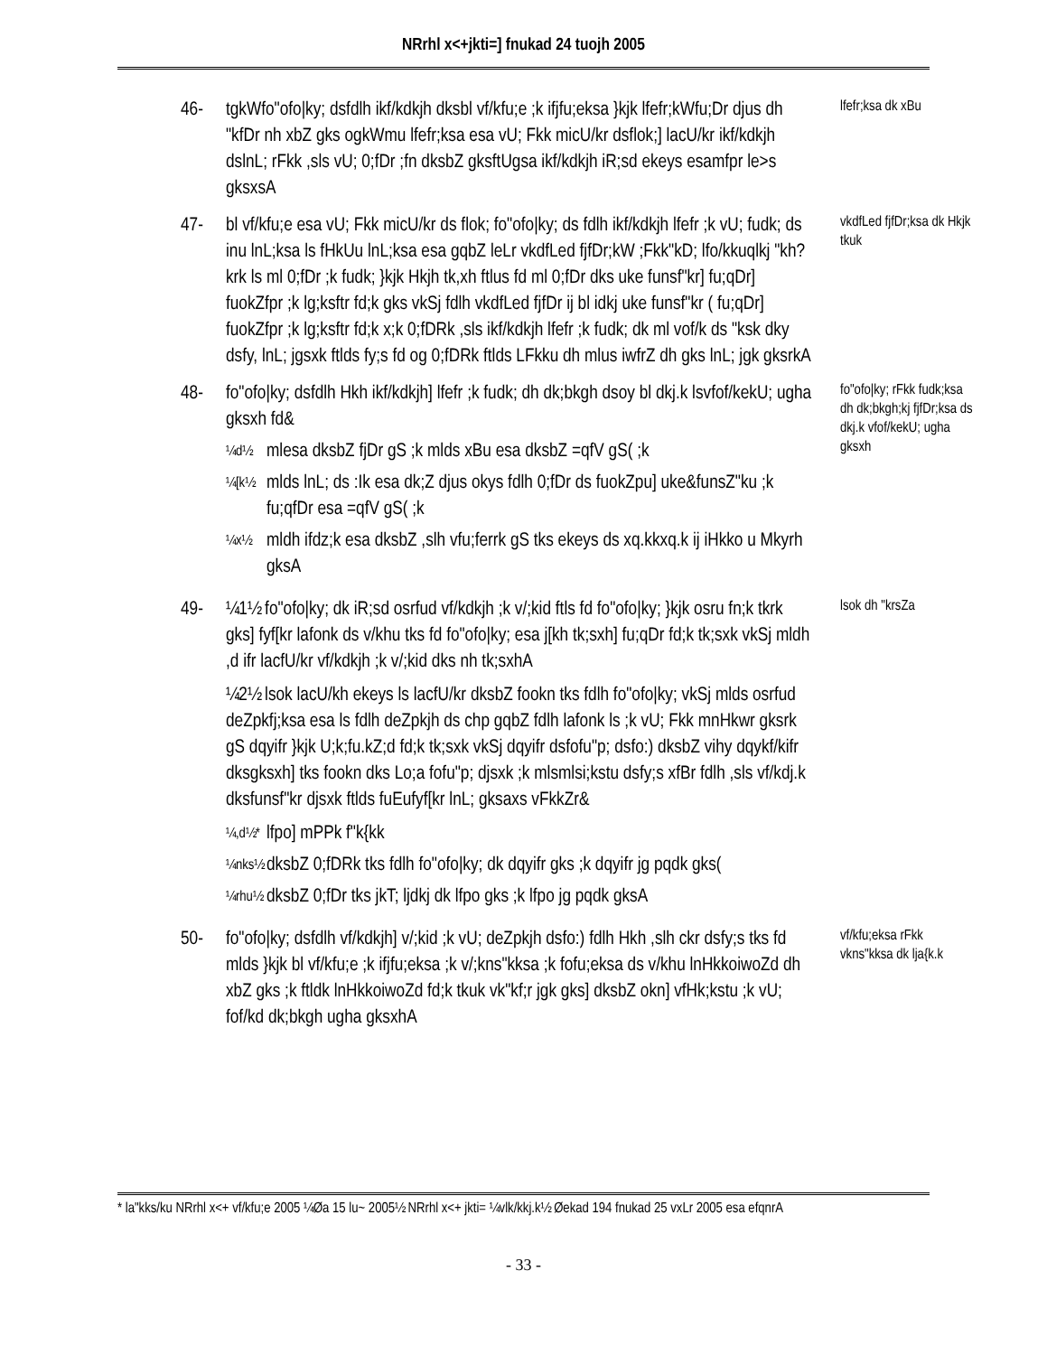NRrhl x<+jkti=] fnukad 24 tuojh 2005
46- tgkWfo"ofo|ky; dsfdlh ikf/kdkjh dksbl vf/kfu;e ;k ifjfu;eksa }kjk lfefr;kWfu;Dr djus dh "kfDr nh xbZ gks ogkWmu lfefr;ksa esa vU; Fkk micU/kr dsflok;] lacU/kr ikf/kdkjh dslnL; rFkk ,sls vU; 0;fDr ;fn dksbZ gksftUgsa ikf/kdkjh iR;sd ekeys esamfpr le>s gksxsA
lfefr;ksa dk xBu
47- bl vf/kfu;e esa vU; Fkk micU/kr ds flok; fo"ofo|ky; ds fdlh ikf/kdkjh lfefr ;k vU; fudk; ds inu lnL;ksa ls fHkUu lnL;ksa esa gqbZ leLr vkdfLed fjfDr;kW ;Fkk"kD; lfo/kkuqlkj "kh?krk ls ml 0;fDr ;k fudk; }kjk Hkjh tk,xh ftlus fd ml 0;fDr dks uke funsf"kr] fu;qDr] fuokZfpr ;k lg;ksftr fd;k gks vkSj fdlh vkdfLed fjfDr ij bl idkj uke funsf"kr ( fu;qDr] fuokZfpr ;k lg;ksftr fd;k x;k 0;fDRk ,sls ikf/kdkjh lfefr ;k fudk; dk ml vof/k ds "ksk dky dsfy, lnL; jgsxk ftlds fy;s fd og 0;fDRk ftlds LFkku dh mlus iwfrZ dh gks lnL; jgk gksrkA
vkdfLed fjfDr;ksa dk Hkjk tkuk
48- fo"ofo|ky; dsfdlh Hkh ikf/kdkjh] lfefr ;k fudk; dh dk;bkgh dsoy bl dkj.k lsvfof/kekU; ugha gksxh fd&
¼d½
mlesa dksbZ fjDr gS ;k mlds xBu esa dksbZ =qfV gS( ;k
¼[k½
mlds lnL; ds :Ik esa dk;Z djus okys fdlh 0;fDr ds fuokZpu] uke&funsZ"ku ;k fu;qfDr esa =qfV gS( ;k
¼x½
mldh ifdz;k esa dksbZ ,slh vfu;ferrk gS tks ekeys ds xq.kkxq.k ij iHkko u Mkyrh gksA
fo"ofo|ky; rFkk fudk;ksa dh dk;bkgh;kj fjfDr;ksa ds dkj.k vfof/kekU; ugha gksxh
49- ¼1½ fo"ofo|ky; dk iR;sd osrfud vf/kdkjh ;k v/;kid ftls fd fo"ofo|ky; }kjk osru fn;k tkrk gks] fyf[kr lafonk ds v/khu tks fd fo"ofo|ky; esa j[kh tk;sxh] fu;qDr fd;k tk;sxk vkSj mldh ,d ifr lacfU/kr vf/kdkjh ;k v/;kid dks nh tk;sxhA
¼2½ lsok lacU/kh ekeys ls lacfU/kr dksbZ fookn tks fdlh fo"ofo|ky; vkSj mlds osrfud deZpkfj;ksa esa ls fdlh deZpkjh ds chp gqbZ fdlh lafonk ls ;k vU; Fkk mnHkwr gksrk gS dqyifr }kjk U;k;fu.kZ;d fd;k tk;sxk vkSj dqyifr dsfofu"p; dsfo:) dksbZ vihy dqykf/kifr dksgksxh] tks fookn dks Lo;a fofu"p; djsxk ;k mlsmlsi;kstu dsfy;s xfBr fdlh ,sls vf/kdj.k dksfunsf"kr djsxk ftlds fuEufyf[kr lnL; gksaxs vFkkZr&
¼,d½*
lfpo] mPPk f"k{kk
¼nks½
dksbZ 0;fDRk tks fdlh fo"ofo|ky; dk dqyifr gks ;k dqyifr jg pqdk gks(
¼rhu½
dksbZ 0;fDr tks jkT; ljdkj dk lfpo gks ;k lfpo jg pqdk gksA
lsok dh "krsZa
50- fo"ofo|ky; dsfdlh vf/kdkjh] v/;kid ;k vU; deZpkjh dsfo:) fdlh Hkh ,slh ckr dsfy;s tks fd mlds }kjk bl vf/kfu;e ;k ifjfu;eksa ;k v/;kns"kksa ;k fofu;eksa ds v/khu lnHkkoiwoZd dh xbZ gks ;k ftldk lnHkkoiwoZd fd;k tkuk vk"kf;r jgk gks] dksbZ okn] vfHk;kstu ;k vU; fof/kd dk;bkgh ugha gksxhA
vf/kfu;eksa rFkk vkns"kksa dk lja{k.k
* la"kks/ku NRrhl x<+ vf/kfu;e 2005 ¼Øa 15 lu~ 2005½ NRrhl x<+ jkti= ¼vlk/kkj.k½ Øekad 194 fnukad 25 vxLr 2005 esa efqnrA
- 33 -